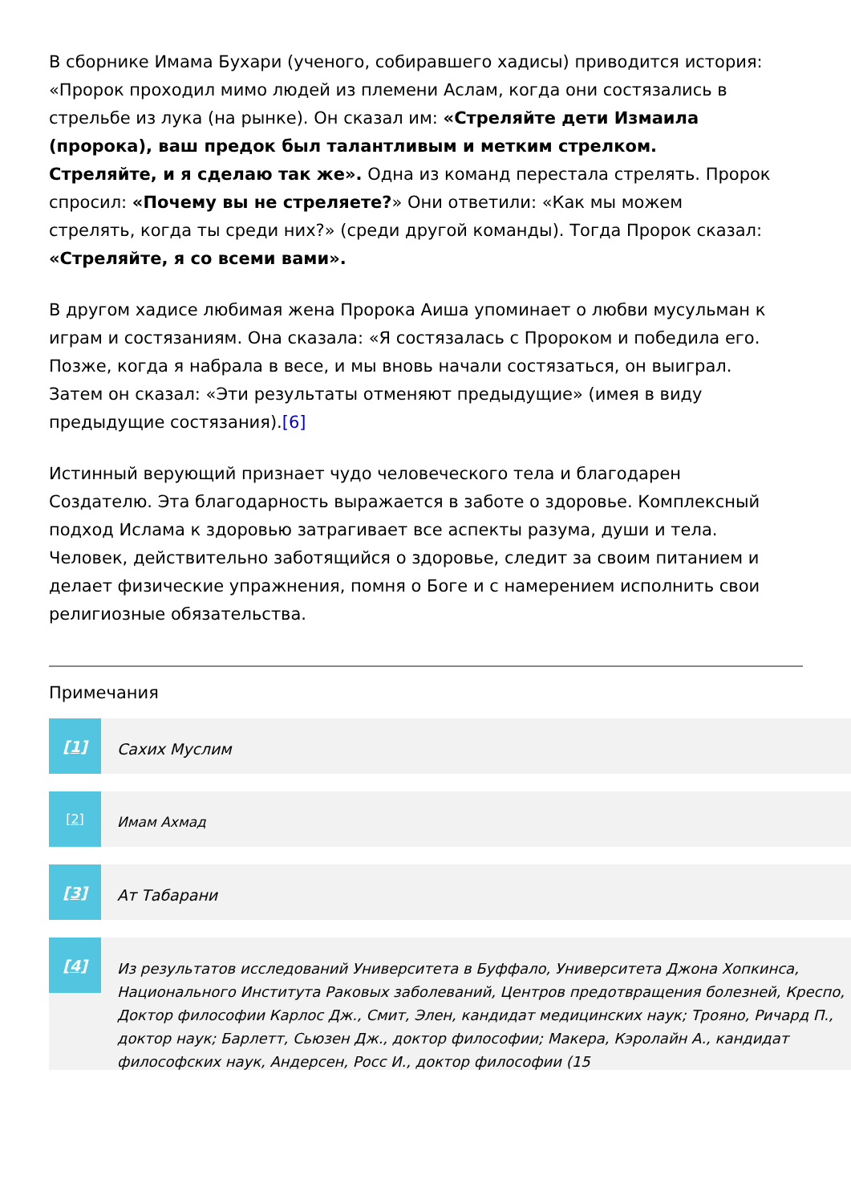В сборнике Имама Бухари (ученого, собиравшего хадисы) приводится история: «Пророк проходил мимо людей из племени Аслам, когда они состязались в стрельбе из лука (на рынке). Он сказал им: «Стреляйте дети Измаила (пророка), ваш предок был талантливым и метким стрелком. Стреляйте, и я сделаю так же». Одна из команд перестала стрелять. Пророк спросил: «Почему вы не стреляете?» Они ответили: «Как мы можем стрелять, когда ты среди них?» (среди другой команды). Тогда Пророк сказал: «Стреляйте, я со всеми вами».
В другом хадисе любимая жена Пророка Аиша упоминает о любви мусульман к играм и состязаниям. Она сказала: «Я состязалась с Пророком и победила его. Позже, когда я набрала в весе, и мы вновь начали состязаться, он выиграл. Затем он сказал: «Эти результаты отменяют предыдущие» (имея в виду предыдущие состязания).[6]
Истинный верующий признает чудо человеческого тела и благодарен Создателю. Эта благодарность выражается в заботе о здоровье. Комплексный подход Ислама к здоровью затрагивает все аспекты разума, души и тела. Человек, действительно заботящийся о здоровье, следит за своим питанием и делает физические упражнения, помня о Боге и с намерением исполнить свои религиозные обязательства.
Примечания
[1] Сахих Муслим
[2] Имам Ахмад
[3] Ат Табарани
[4] Из результатов исследований Университета в Буффало, Университета Джона Хопкинса, Национального Института Раковых заболеваний, Центров предотвращения болезней, Креспо, Доктор философии Карлос Дж., Смит, Элен, кандидат медицинских наук; Трояно, Ричард П., доктор наук; Барлетт, Сьюзен Дж., доктор философии; Макера, Кэролайн А., кандидат философских наук, Андерсен, Росс И., доктор философии (15